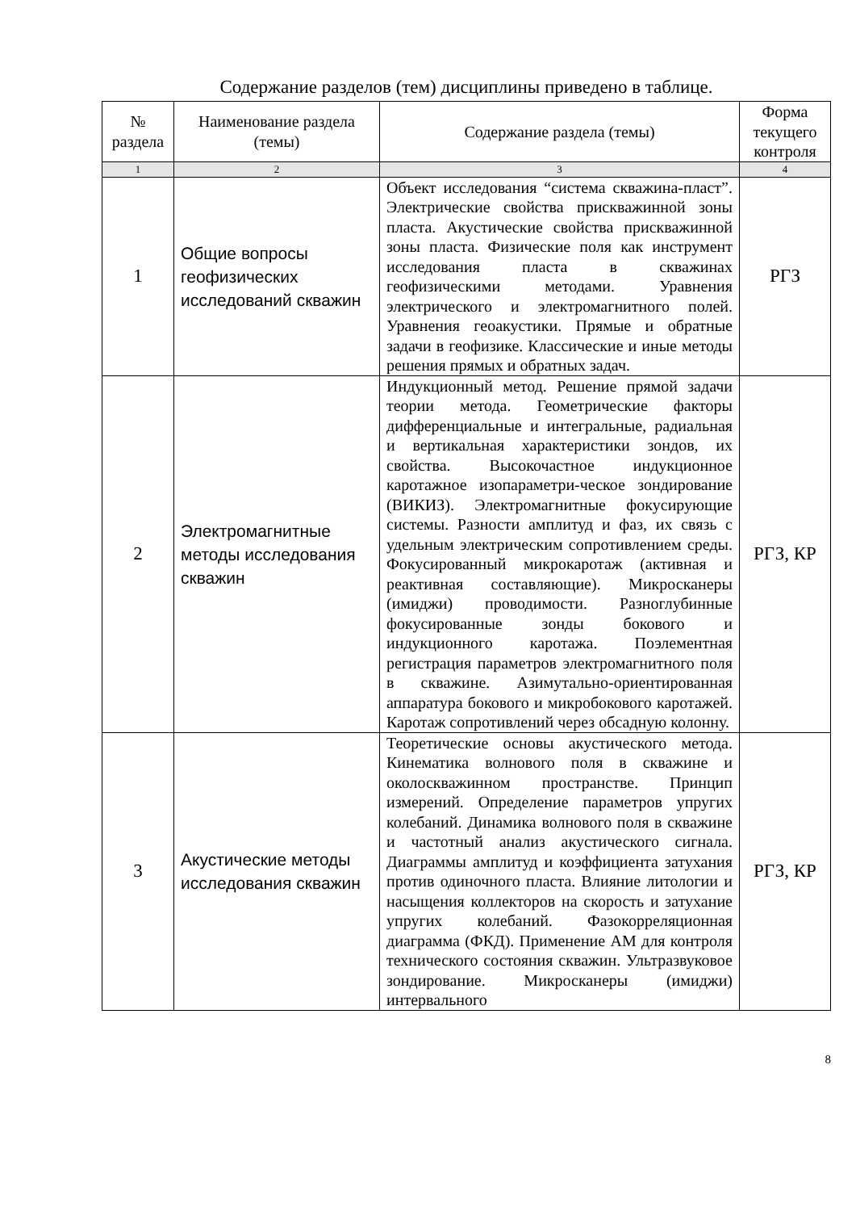Содержание разделов (тем) дисциплины приведено в таблице.
| № раздела | Наименование раздела (темы) | Содержание раздела (темы) | Форма текущего контроля |
| --- | --- | --- | --- |
| 1 | 2 | 3 | 4 |
| 1 | Общие вопросы геофизических исследований скважин | Объект исследования “система скважина-пласт”. Электрические свойства прискважинной зоны пласта. Акустические свойства прискважинной зоны пласта. Физические поля как инструмент исследования пласта в скважинах геофизическими методами. Уравнения электрического и электромагнитного полей. Уравнения геоакустики. Прямые и обратные задачи в геофизике. Классические и иные методы решения прямых и обратных задач. | РГЗ |
| 2 | Электромагнитные методы исследования скважин | Индукционный метод. Решение прямой задачи теории метода. Геометрические факторы дифференциальные и интегральные, радиальная и вертикальная характеристики зондов, их свойства. Высокочастное индукционное каротажное изопараметри-ческое зондирование (ВИКИЗ). Электромагнитные фокусирующие системы. Разности амплитуд и фаз, их связь с удельным электрическим сопротивлением среды. Фокусированный микрокаротаж (активная и реактивная составляющие). Микросканеры (имиджи) проводимости. Разноглубинные фокусированные зонды бокового и индукционного каротажа. Поэлементная регистрация параметров электромагнитного поля в скважине. Азимутально-ориентированная аппаратура бокового и микробокового каротажей. Каротаж сопротивлений через обсадную колонну. | РГЗ, КР |
| 3 | Акустические методы исследования скважин | Теоретические основы акустического метода. Кинематика волнового поля в скважине и околоскважинном пространстве. Принцип измерений. Определение параметров упругих колебаний. Динамика волнового поля в скважине и частотный анализ акустического сигнала. Диаграммы амплитуд и коэффициента затухания против одиночного пласта. Влияние литологии и насыщения коллекторов на скорость и затухание упругих колебаний. Фазокорреляционная диаграмма (ФКД). Применение АМ для контроля технического состояния скважин. Ультразвуковое зондирование. Микросканеры (имиджи) интервального | РГЗ, КР |
8